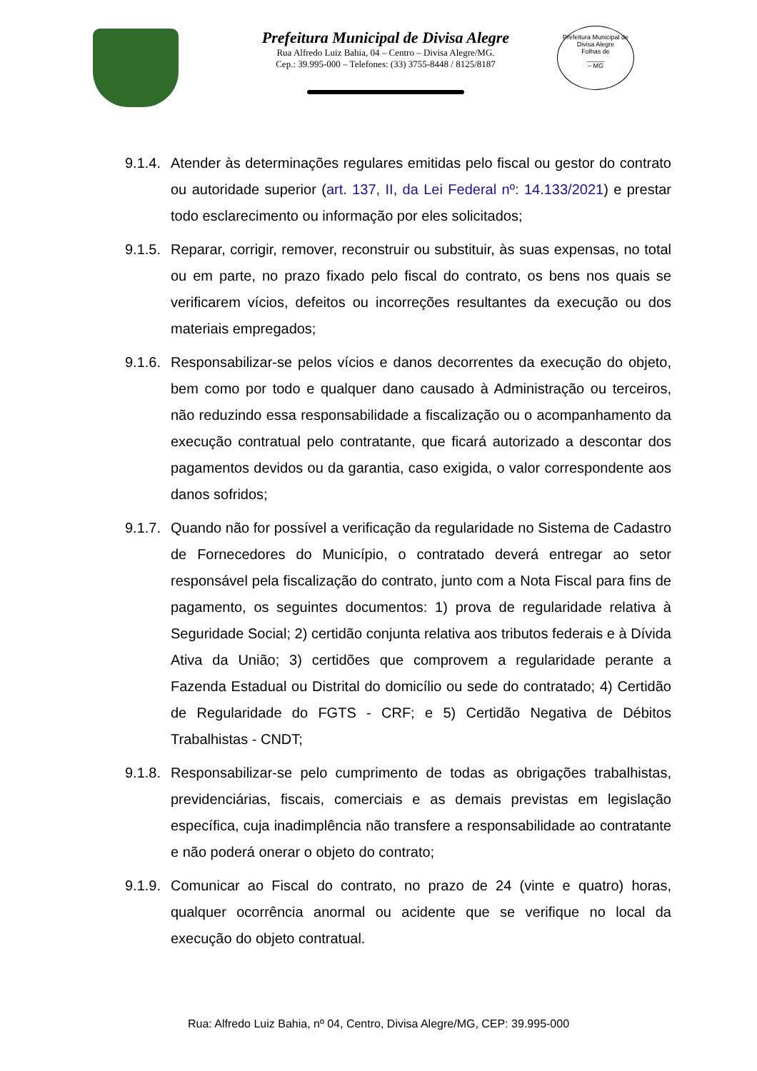Prefeitura Municipal de Divisa Alegre
Rua Alfredo Luiz Bahia, 04 – Centro – Divisa Alegre/MG.
Cep.: 39.995-000 – Telefones: (33) 3755-8448 / 8125/8187
Prefeitura Municipal de Divisa Alegre
Folhas de
_____
– MG
9.1.4.
Atender às determinações regulares emitidas pelo fiscal ou gestor do contrato ou autoridade superior (art. 137, II, da Lei Federal nº: 14.133/2021) e prestar todo esclarecimento ou informação por eles solicitados;
9.1.5.
Reparar, corrigir, remover, reconstruir ou substituir, às suas expensas, no total ou em parte, no prazo fixado pelo fiscal do contrato, os bens nos quais se verificarem vícios, defeitos ou incorreções resultantes da execução ou dos materiais empregados;
9.1.6.
Responsabilizar-se pelos vícios e danos decorrentes da execução do objeto, bem como por todo e qualquer dano causado à Administração ou terceiros, não reduzindo essa responsabilidade a fiscalização ou o acompanhamento da execução contratual pelo contratante, que ficará autorizado a descontar dos pagamentos devidos ou da garantia, caso exigida, o valor correspondente aos danos sofridos;
9.1.7.
Quando não for possível a verificação da regularidade no Sistema de Cadastro de Fornecedores do Município, o contratado deverá entregar ao setor responsável pela fiscalização do contrato, junto com a Nota Fiscal para fins de pagamento, os seguintes documentos: 1) prova de regularidade relativa à Seguridade Social; 2) certidão conjunta relativa aos tributos federais e à Dívida Ativa da União; 3) certidões que comprovem a regularidade perante a Fazenda Estadual ou Distrital do domicílio ou sede do contratado; 4) Certidão de Regularidade do FGTS - CRF; e 5) Certidão Negativa de Débitos Trabalhistas - CNDT;
9.1.8.
Responsabilizar-se pelo cumprimento de todas as obrigações trabalhistas, previdenciárias, fiscais, comerciais e as demais previstas em legislação específica, cuja inadimplência não transfere a responsabilidade ao contratante e não poderá onerar o objeto do contrato;
9.1.9.
Comunicar ao Fiscal do contrato, no prazo de 24 (vinte e quatro) horas, qualquer ocorrência anormal ou acidente que se verifique no local da execução do objeto contratual.
Rua: Alfredo Luiz Bahia, nº 04, Centro, Divisa Alegre/MG, CEP: 39.995-000